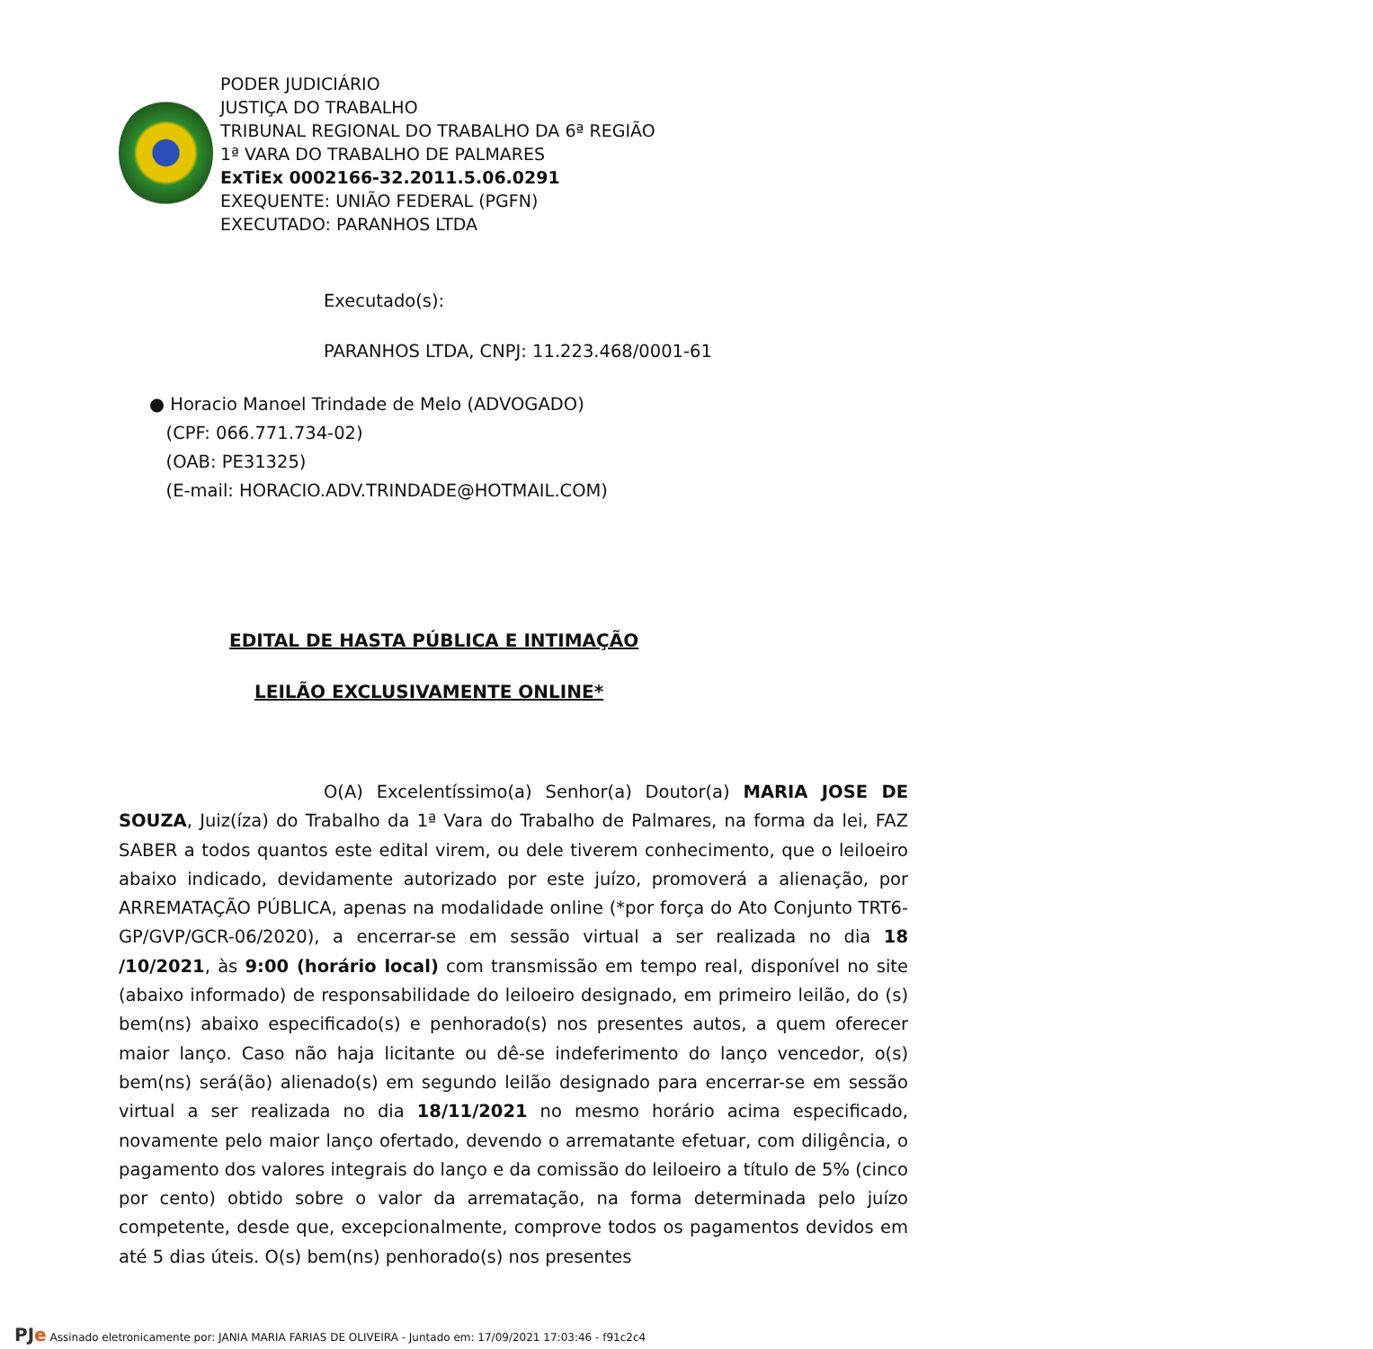PODER JUDICIÁRIO
JUSTIÇA DO TRABALHO
TRIBUNAL REGIONAL DO TRABALHO DA 6ª REGIÃO
1ª VARA DO TRABALHO DE PALMARES
ExTiEx 0002166-32.2011.5.06.0291
EXEQUENTE: UNIÃO FEDERAL (PGFN)
EXECUTADO: PARANHOS LTDA
Executado(s):
PARANHOS LTDA, CNPJ: 11.223.468/0001-61
● Horacio Manoel Trindade de Melo (ADVOGADO)
(CPF: 066.771.734-02)
(OAB: PE31325)
(E-mail: HORACIO.ADV.TRINDADE@HOTMAIL.COM)
EDITAL DE HASTA PÚBLICA E INTIMAÇÃO
LEILÃO EXCLUSIVAMENTE ONLINE*
O(A) Excelentíssimo(a) Senhor(a) Doutor(a) MARIA JOSE DE SOUZA, Juiz(íza) do Trabalho da 1ª Vara do Trabalho de Palmares, na forma da lei, FAZ SABER a todos quantos este edital virem, ou dele tiverem conhecimento, que o leiloeiro abaixo indicado, devidamente autorizado por este juízo, promoverá a alienação, por ARREMATAÇÃO PÚBLICA, apenas na modalidade online (*por força do Ato Conjunto TRT6-GP/GVP/GCR-06/2020), a encerrar-se em sessão virtual a ser realizada no dia 18 /10/2021, às 9:00 (horário local) com transmissão em tempo real, disponível no site (abaixo informado) de responsabilidade do leiloeiro designado, em primeiro leilão, do (s) bem(ns) abaixo especificado(s) e penhorado(s) nos presentes autos, a quem oferecer maior lanço. Caso não haja licitante ou dê-se indeferimento do lanço vencedor, o(s) bem(ns) será(ão) alienado(s) em segundo leilão designado para encerrar-se em sessão virtual a ser realizada no dia 18/11/2021 no mesmo horário acima especificado, novamente pelo maior lanço ofertado, devendo o arrematante efetuar, com diligência, o pagamento dos valores integrais do lanço e da comissão do leiloeiro a título de 5% (cinco por cento) obtido sobre o valor da arrematação, na forma determinada pelo juízo competente, desde que, excepcionalmente, comprove todos os pagamentos devidos em até 5 dias úteis. O(s) bem(ns) penhorado(s) nos presentes
PJe Assinado eletronicamente por: JANIA MARIA FARIAS DE OLIVEIRA - Juntado em: 17/09/2021 17:03:46 - f91c2c4